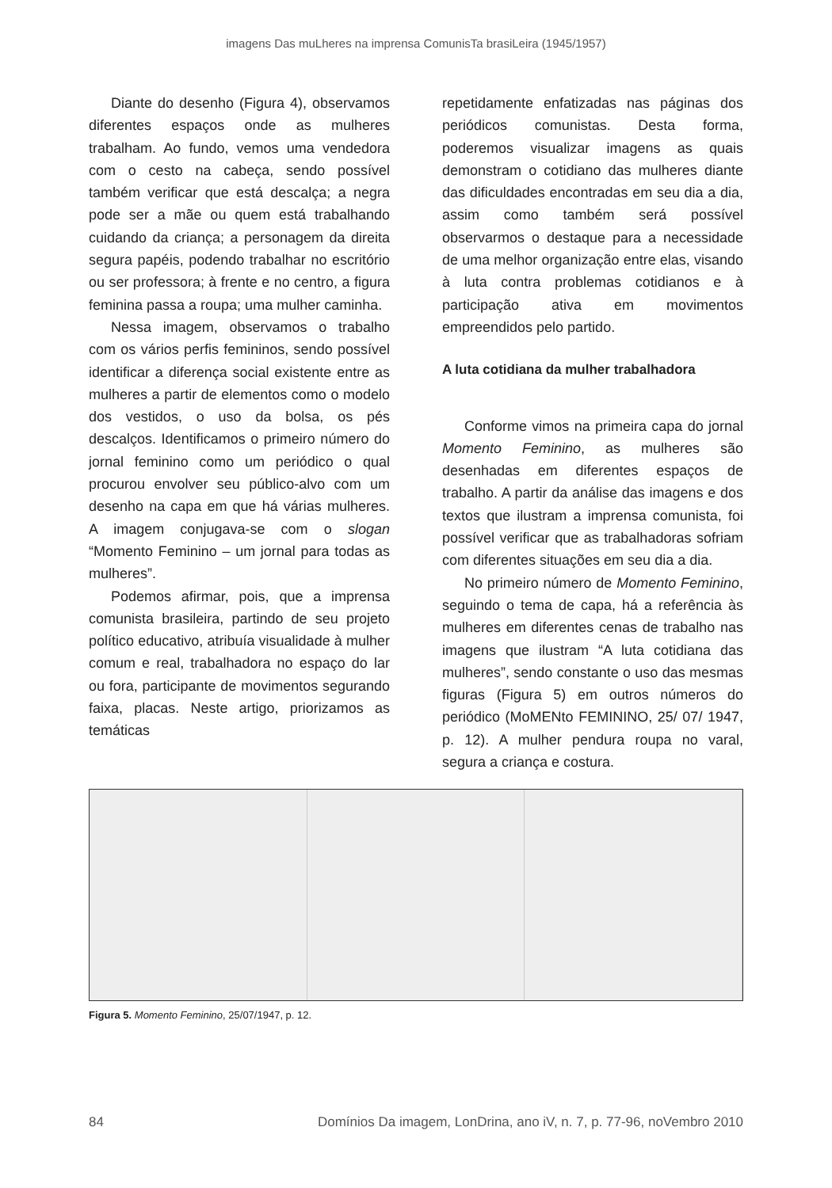imagens Das muLheres na imprensa ComunisTa brasiLeira (1945/1957)
Diante do desenho (Figura 4), observamos diferentes espaços onde as mulheres trabalham. Ao fundo, vemos uma vendedora com o cesto na cabeça, sendo possível também verificar que está descalça; a negra pode ser a mãe ou quem está trabalhando cuidando da criança; a personagem da direita segura papéis, podendo trabalhar no escritório ou ser professora; à frente e no centro, a figura feminina passa a roupa; uma mulher caminha.
Nessa imagem, observamos o trabalho com os vários perfis femininos, sendo possível identificar a diferença social existente entre as mulheres a partir de elementos como o modelo dos vestidos, o uso da bolsa, os pés descalços. Identificamos o primeiro número do jornal feminino como um periódico o qual procurou envolver seu público-alvo com um desenho na capa em que há várias mulheres. A imagem conjugava-se com o slogan “Momento Feminino – um jornal para todas as mulheres”.
Podemos afirmar, pois, que a imprensa comunista brasileira, partindo de seu projeto político educativo, atribuía visualidade à mulher comum e real, trabalhadora no espaço do lar ou fora, participante de movimentos segurando faixa, placas. Neste artigo, priorizamos as temáticas
repetidamente enfatizadas nas páginas dos periódicos comunistas. Desta forma, poderemos visualizar imagens as quais demonstram o cotidiano das mulheres diante das dificuldades encontradas em seu dia a dia, assim como também será possível observarmos o destaque para a necessidade de uma melhor organização entre elas, visando à luta contra problemas cotidianos e à participação ativa em movimentos empreendidos pelo partido.
A luta cotidiana da mulher trabalhadora
Conforme vimos na primeira capa do jornal Momento Feminino, as mulheres são desenhadas em diferentes espaços de trabalho. A partir da análise das imagens e dos textos que ilustram a imprensa comunista, foi possível verificar que as trabalhadoras sofriam com diferentes situações em seu dia a dia.
No primeiro número de Momento Feminino, seguindo o tema de capa, há a referência às mulheres em diferentes cenas de trabalho nas imagens que ilustram “A luta cotidiana das mulheres”, sendo constante o uso das mesmas figuras (Figura 5) em outros números do periódico (MoMENto FEMININO, 25/ 07/ 1947, p. 12). A mulher pendura roupa no varal, segura a criança e costura.
Figura 5. Momento Feminino, 25/07/1947, p. 12.
84 Domínios Da imagem, LonDrina, ano iV, n. 7, p. 77-96, noVembro 2010